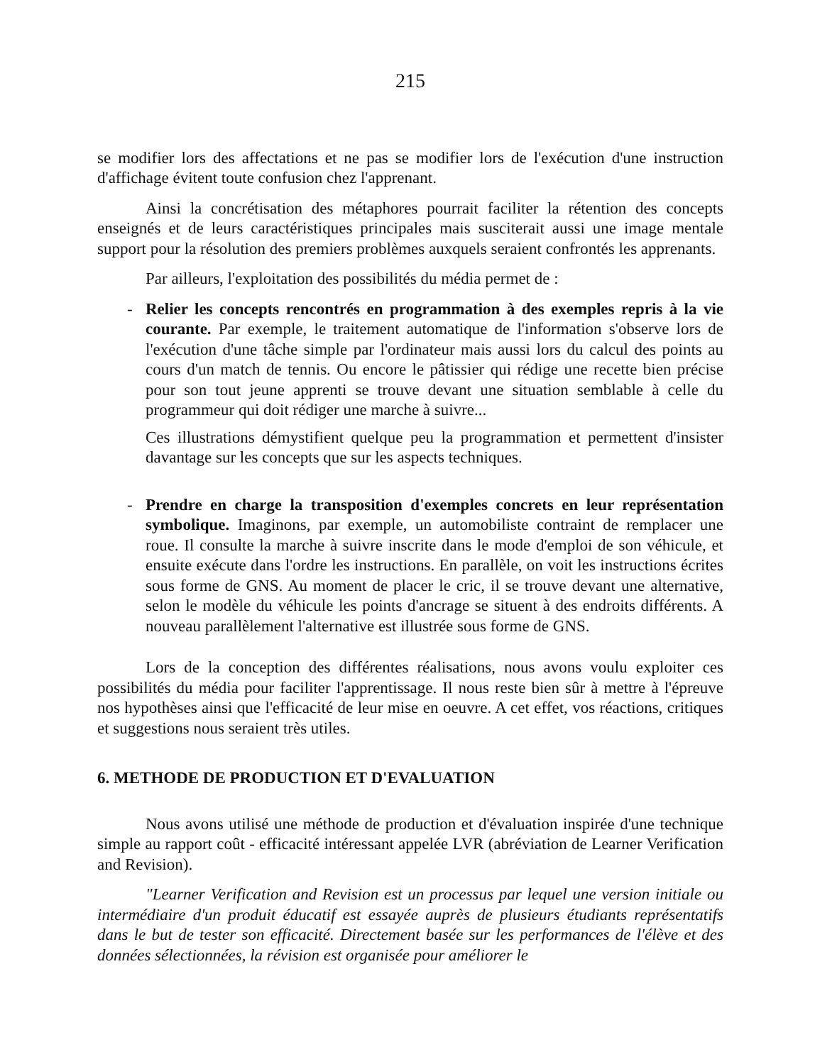215
se modifier lors des affectations et ne pas se modifier lors de l'exécution d'une instruction d'affichage évitent toute confusion chez l'apprenant.
Ainsi la concrétisation des métaphores pourrait faciliter la rétention des concepts enseignés et de leurs caractéristiques principales mais susciterait aussi une image mentale support pour la résolution des premiers problèmes auxquels seraient confrontés les apprenants.
Par ailleurs, l'exploitation des possibilités du média permet de :
- Relier les concepts rencontrés en programmation à des exemples repris à la vie courante. Par exemple, le traitement automatique de l'information s'observe lors de l'exécution d'une tâche simple par l'ordinateur mais aussi lors du calcul des points au cours d'un match de tennis. Ou encore le pâtissier qui rédige une recette bien précise pour son tout jeune apprenti se trouve devant une situation semblable à celle du programmeur qui doit rédiger une marche à suivre...
Ces illustrations démystifient quelque peu la programmation et permettent d'insister davantage sur les concepts que sur les aspects techniques.
- Prendre en charge la transposition d'exemples concrets en leur représentation symbolique. Imaginons, par exemple, un automobiliste contraint de remplacer une roue. Il consulte la marche à suivre inscrite dans le mode d'emploi de son véhicule, et ensuite exécute dans l'ordre les instructions. En parallèle, on voit les instructions écrites sous forme de GNS. Au moment de placer le cric, il se trouve devant une alternative, selon le modèle du véhicule les points d'ancrage se situent à des endroits différents. A nouveau parallèlement l'alternative est illustrée sous forme de GNS.
Lors de la conception des différentes réalisations, nous avons voulu exploiter ces possibilités du média pour faciliter l'apprentissage. Il nous reste bien sûr à mettre à l'épreuve nos hypothèses ainsi que l'efficacité de leur mise en oeuvre. A cet effet, vos réactions, critiques et suggestions nous seraient très utiles.
6. METHODE DE PRODUCTION ET D'EVALUATION
Nous avons utilisé une méthode de production et d'évaluation inspirée d'une technique simple au rapport coût - efficacité intéressant appelée LVR (abréviation de Learner Verification and Revision).
"Learner Verification and Revision est un processus par lequel une version initiale ou intermédiaire d'un produit éducatif est essayée auprès de plusieurs étudiants représentatifs dans le but de tester son efficacité. Directement basée sur les performances de l'élève et des données sélectionnées, la révision est organisée pour améliorer le